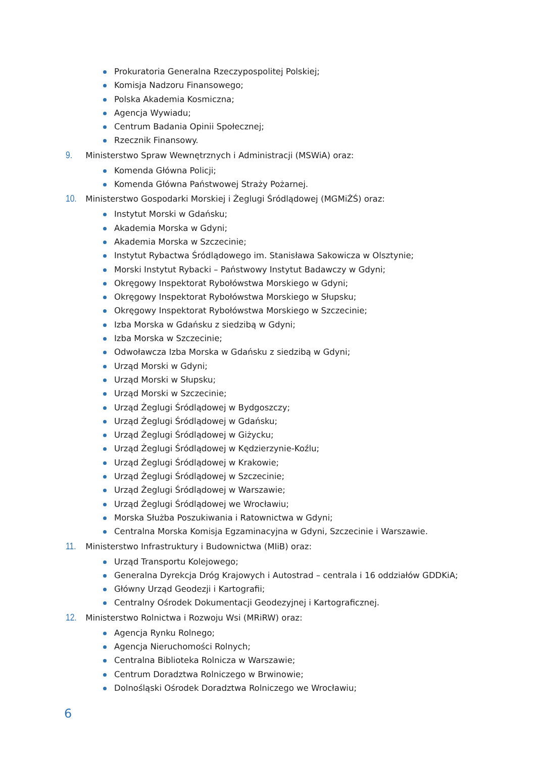Prokuratoria Generalna Rzeczypospolitej Polskiej;
Komisja Nadzoru Finansowego;
Polska Akademia Kosmiczna;
Agencja Wywiadu;
Centrum Badania Opinii Społecznej;
Rzecznik Finansowy.
9. Ministerstwo Spraw Wewnętrznych i Administracji (MSWiA) oraz:
Komenda Główna Policji;
Komenda Główna Państwowej Straży Pożarnej.
10. Ministerstwo Gospodarki Morskiej i Żeglugi Śródlądowej (MGMiŻŚ) oraz:
Instytut Morski w Gdańsku;
Akademia Morska w Gdyni;
Akademia Morska w Szczecinie;
Instytut Rybactwa Śródlądowego im. Stanisława Sakowicza w Olsztynie;
Morski Instytut Rybacki – Państwowy Instytut Badawczy w Gdyni;
Okręgowy Inspektorat Rybołówstwa Morskiego w Gdyni;
Okręgowy Inspektorat Rybołówstwa Morskiego w Słupsku;
Okręgowy Inspektorat Rybołówstwa Morskiego w Szczecinie;
Izba Morska w Gdańsku z siedzibą w Gdyni;
Izba Morska w Szczecinie;
Odwoławcza Izba Morska w Gdańsku z siedzibą w Gdyni;
Urząd Morski w Gdyni;
Urząd Morski w Słupsku;
Urząd Morski w Szczecinie;
Urząd Żeglugi Śródlądowej w Bydgoszczy;
Urząd Żeglugi Śródlądowej w Gdańsku;
Urząd Żeglugi Śródlądowej w Giżycku;
Urząd Żeglugi Śródlądowej w Kędzierzynie-Koźlu;
Urząd Żeglugi Śródlądowej w Krakowie;
Urząd Żeglugi Śródlądowej w Szczecinie;
Urząd Żeglugi Śródlądowej w Warszawie;
Urząd Żeglugi Śródlądowej we Wrocławiu;
Morska Służba Poszukiwania i Ratownictwa w Gdyni;
Centralna Morska Komisja Egzaminacyjna w Gdyni, Szczecinie i Warszawie.
11. Ministerstwo Infrastruktury i Budownictwa (MIiB) oraz:
Urząd Transportu Kolejowego;
Generalna Dyrekcja Dróg Krajowych i Autostrad – centrala i 16 oddziałów GDDKiA;
Główny Urząd Geodezji i Kartografii;
Centralny Ośrodek Dokumentacji Geodezyjnej i Kartograficznej.
12. Ministerstwo Rolnictwa i Rozwoju Wsi (MRiRW) oraz:
Agencja Rynku Rolnego;
Agencja Nieruchomości Rolnych;
Centralna Biblioteka Rolnicza w Warszawie;
Centrum Doradztwa Rolniczego w Brwinowie;
Dolnośląski Ośrodek Doradztwa Rolniczego we Wrocławiu;
6